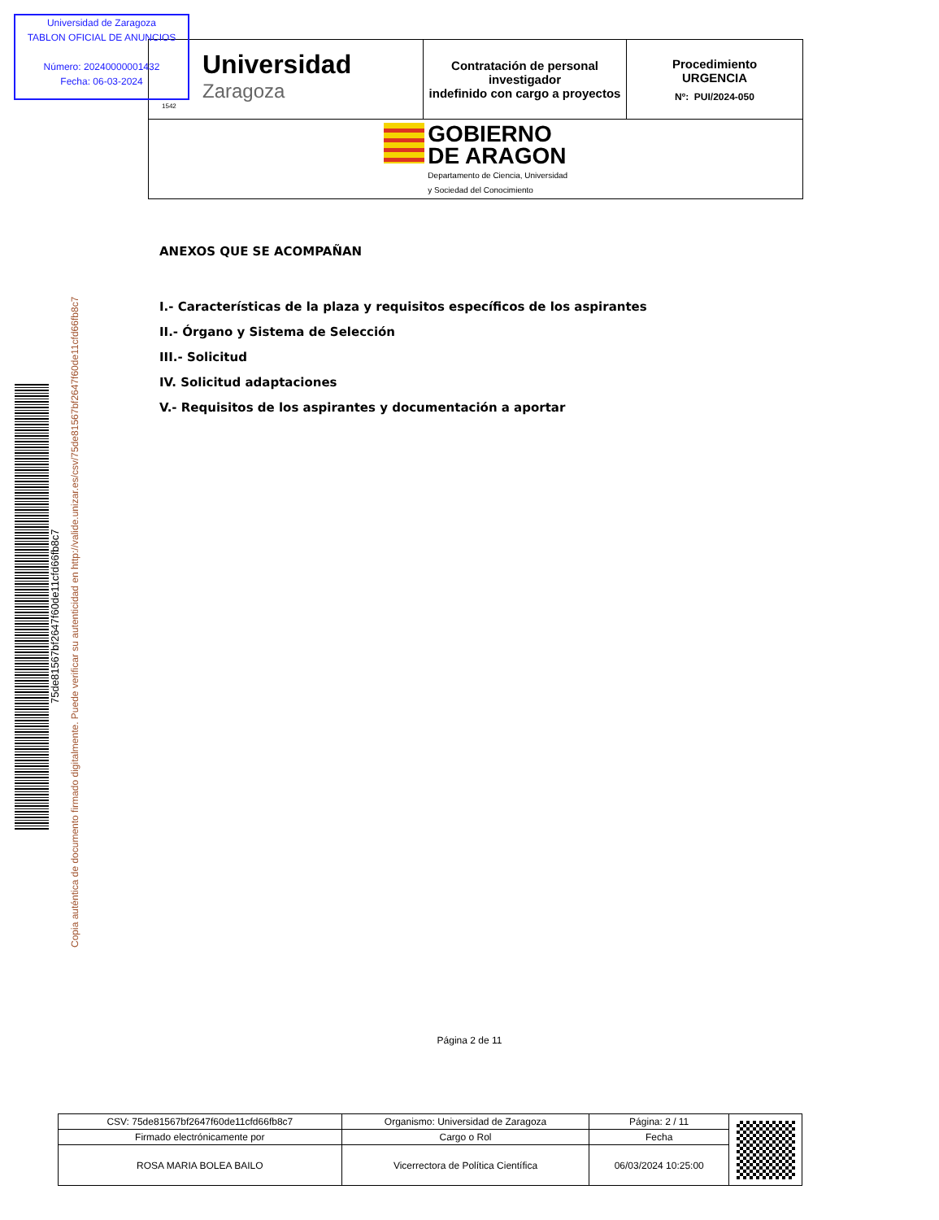Universidad de Zaragoza
TABLON OFICIAL DE ANUNCIOS
Número: 20240000001432
Fecha: 06-03-2024
| Universidad Zaragoza 1542 | Contratación de personal investigador indefinido con cargo a proyectos | Procedimiento URGENCIA Nº: PUI/2024-050 |
| GOBIERNO DE ARAGON Departamento de Ciencia, Universidad y Sociedad del Conocimiento | | |
75de81567bf2647f60de11cfd66fb8c7
Copia auténtica de documento firmado digitalmente. Puede verificar su autenticidad en http://valide.unizar.es/csv/75de81567bf2647f60de11cfd66fb8c7
ANEXOS QUE SE ACOMPAÑAN
I.- Características de la plaza y requisitos específicos de los aspirantes
II.- Órgano y Sistema de Selección
III.- Solicitud
IV. Solicitud adaptaciones
V.- Requisitos de los aspirantes y documentación a aportar
Página 2 de 11
| CSV: 75de81567bf2647f60de11cfd66fb8c7 | Organismo: Universidad de Zaragoza | Página: 2 / 11 | |
| Firmado electrónicamente por | Cargo o Rol | Fecha | |
| ROSA MARIA BOLEA BAILO | Vicerrectora de Política Científica | 06/03/2024 10:25:00 | |